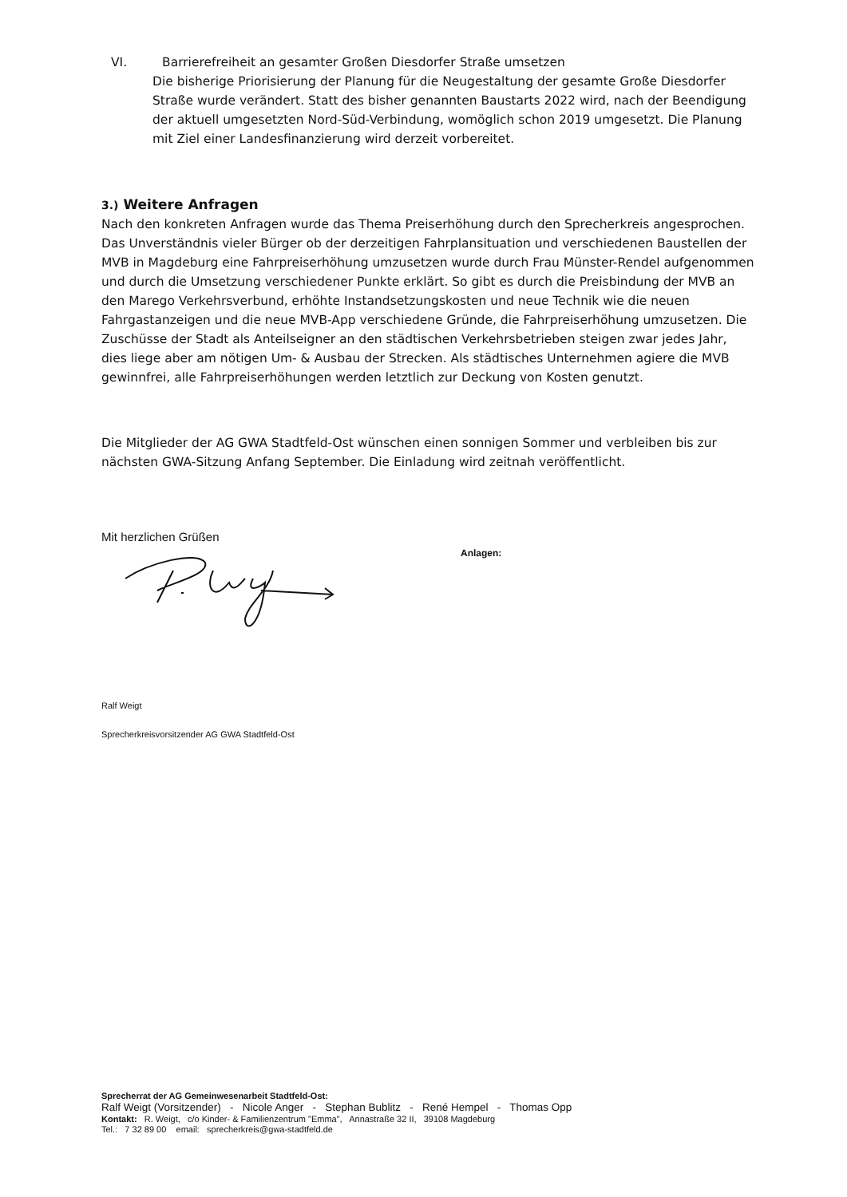VI. Barrierefreiheit an gesamter Großen Diesdorfer Straße umsetzen
Die bisherige Priorisierung der Planung für die Neugestaltung der gesamte Große Diesdorfer Straße wurde verändert. Statt des bisher genannten Baustarts 2022 wird, nach der Beendigung der aktuell umgesetzten Nord-Süd-Verbindung, womöglich schon 2019 umgesetzt. Die Planung mit Ziel einer Landesfinanzierung wird derzeit vorbereitet.
3.) Weitere Anfragen
Nach den konkreten Anfragen wurde das Thema Preiserhöhung durch den Sprecherkreis angesprochen. Das Unverständnis vieler Bürger ob der derzeitigen Fahrplansituation und verschiedenen Baustellen der MVB in Magdeburg eine Fahrpreiserhöhung umzusetzen wurde durch Frau Münster-Rendel aufgenommen und durch die Umsetzung verschiedener Punkte erklärt. So gibt es durch die Preisbindung der MVB an den Marego Verkehrsverbund, erhöhte Instandsetzungskosten und neue Technik wie die neuen Fahrgastanzeigen und die neue MVB-App verschiedene Gründe, die Fahrpreiserhöhung umzusetzen. Die Zuschüsse der Stadt als Anteilseigner an den städtischen Verkehrsbetrieben steigen zwar jedes Jahr, dies liege aber am nötigen Um- & Ausbau der Strecken. Als städtisches Unternehmen agiere die MVB gewinnfrei, alle Fahrpreiserhöhungen werden letztlich zur Deckung von Kosten genutzt.
Die Mitglieder der AG GWA Stadtfeld-Ost wünschen einen sonnigen Sommer und verbleiben bis zur nächsten GWA-Sitzung Anfang September. Die Einladung wird zeitnah veröffentlicht.
Mit herzlichen Grüßen
Ralf Weigt
Sprecherkreisvorsitzender AG GWA Stadtfeld-Ost
Anlagen:
Sprecherrat der AG Gemeinwesenarbeit Stadtfeld-Ost:
Ralf Weigt (Vorsitzender) - Nicole Anger - Stephan Bublitz - René Hempel - Thomas Opp
Kontakt: R. Weigt, c/o Kinder- & Familienzentrum "Emma", Annastraße 32 II, 39108 Magdeburg
Tel.: 7 32 89 00 email: sprecherkreis@gwa-stadtfeld.de